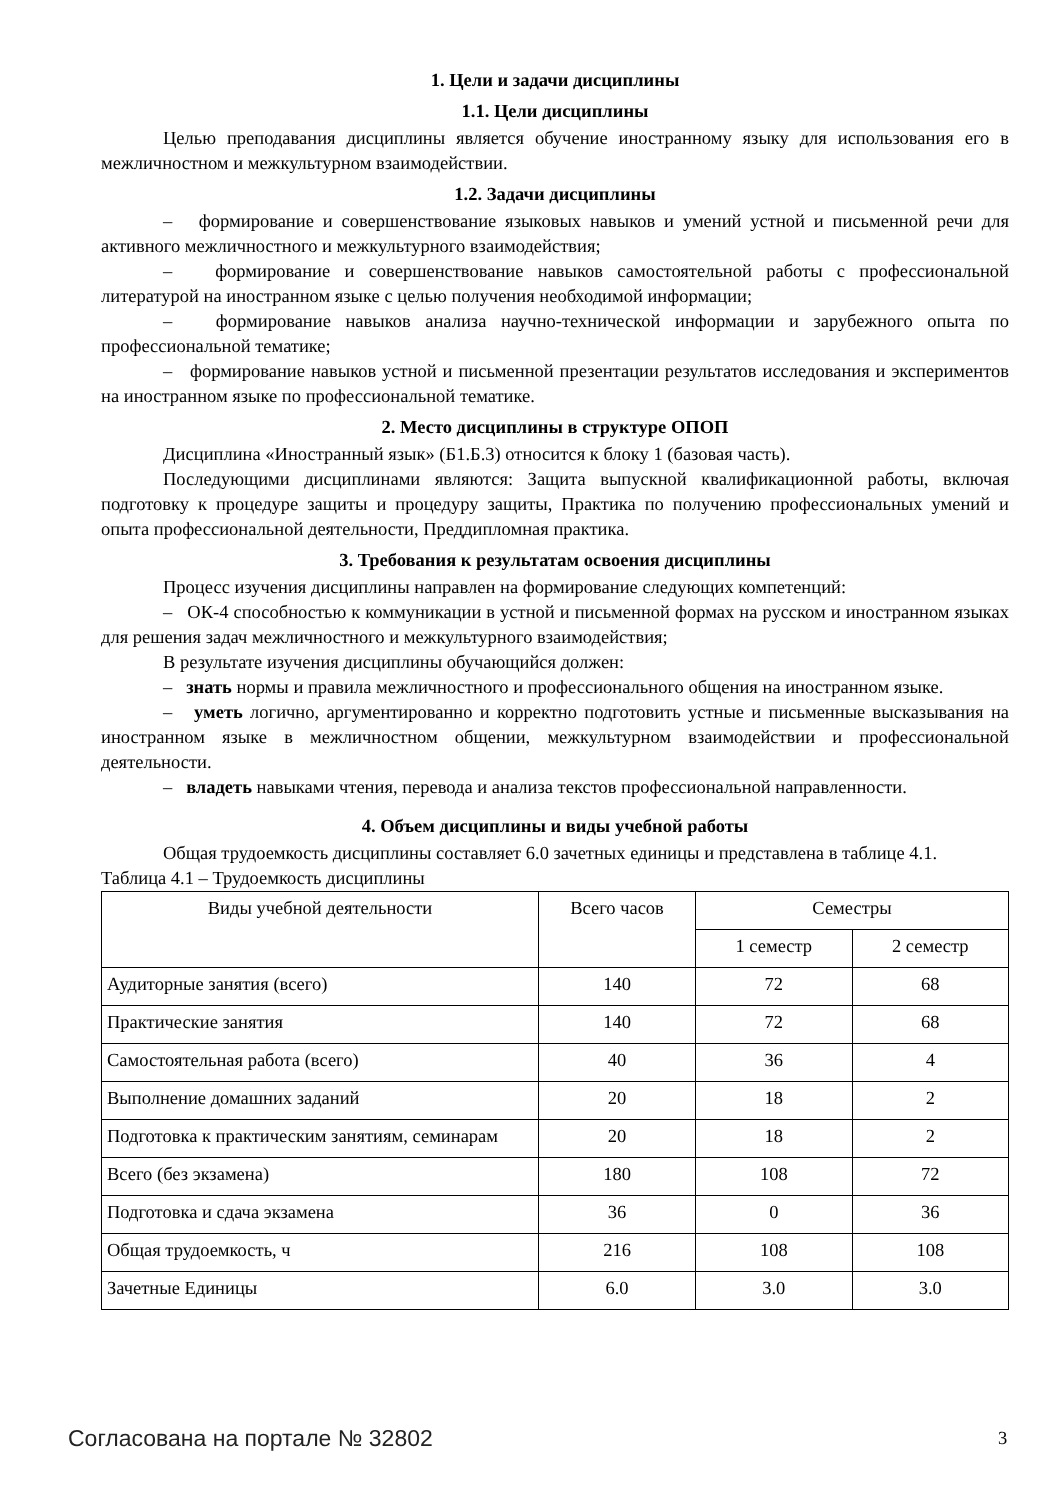1. Цели и задачи дисциплины
1.1. Цели дисциплины
Целью преподавания дисциплины является обучение иностранному языку для использования его в межличностном и межкультурном взаимодействии.
1.2. Задачи дисциплины
– формирование и совершенствование языковых навыков и умений устной и письменной речи для активного межличностного и межкультурного взаимодействия;
– формирование и совершенствование навыков самостоятельной работы с профессиональной литературой на иностранном языке с целью получения необходимой информации;
– формирование навыков анализа научно-технической информации и зарубежного опыта по профессиональной тематике;
– формирование навыков устной и письменной презентации результатов исследования и экспериментов на иностранном языке по профессиональной тематике.
2. Место дисциплины в структуре ОПОП
Дисциплина «Иностранный язык» (Б1.Б.3) относится к блоку 1 (базовая часть).
Последующими дисциплинами являются: Защита выпускной квалификационной работы, включая подготовку к процедуре защиты и процедуру защиты, Практика по получению профессиональных умений и опыта профессиональной деятельности, Преддипломная практика.
3. Требования к результатам освоения дисциплины
Процесс изучения дисциплины направлен на формирование следующих компетенций:
– ОК-4 способностью к коммуникации в устной и письменной формах на русском и иностранном языках для решения задач межличностного и межкультурного взаимодействия;
В результате изучения дисциплины обучающийся должен:
– знать нормы и правила межличностного и профессионального общения на иностранном языке.
– уметь логично, аргументированно и корректно подготовить устные и письменные высказывания на иностранном языке в межличностном общении, межкультурном взаимодействии и профессиональной деятельности.
– владеть навыками чтения, перевода и анализа текстов профессиональной направленности.
4. Объем дисциплины и виды учебной работы
Общая трудоемкость дисциплины составляет 6.0 зачетных единицы и представлена в таблице 4.1.
Таблица 4.1 – Трудоемкость дисциплины
| Виды учебной деятельности | Всего часов | Семестры | |
| --- | --- | --- | --- |
| | | 1 семестр | 2 семестр |
| Аудиторные занятия (всего) | 140 | 72 | 68 |
| Практические занятия | 140 | 72 | 68 |
| Самостоятельная работа (всего) | 40 | 36 | 4 |
| Выполнение домашних заданий | 20 | 18 | 2 |
| Подготовка к практическим занятиям, семинарам | 20 | 18 | 2 |
| Всего (без экзамена) | 180 | 108 | 72 |
| Подготовка и сдача экзамена | 36 | 0 | 36 |
| Общая трудоемкость, ч | 216 | 108 | 108 |
| Зачетные Единицы | 6.0 | 3.0 | 3.0 |
Согласована на портале № 32802 3